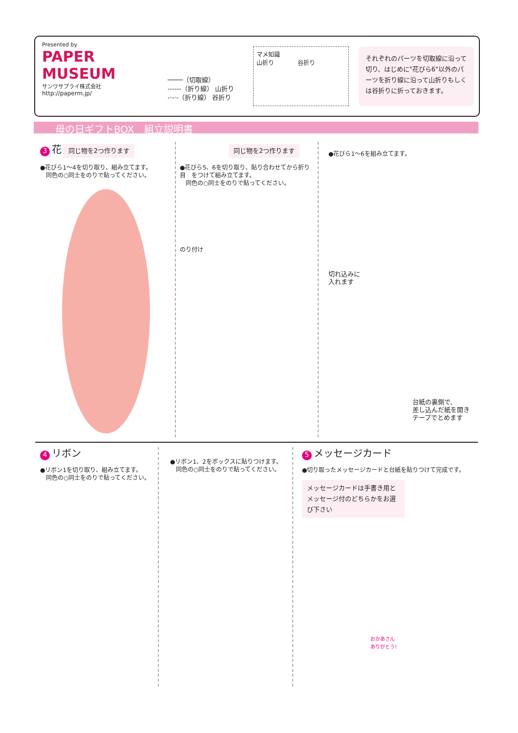Presented by
PAPER MUSEUM
サンワサプライ株式会社
http://paperm.jp/
────（切取線）
------（折り線） 山折り
-·-·-（折り線） 谷折り
マメ知識
山折り　　　　谷折り
それぞれのパーツを切取線に沿って切り、はじめに"花びら6"以外のパーツを折り線に沿って山折りもしくは谷折りに折っておきます。
母の日ギフトBOX　組立説明書
3 花 同じ物を2つ作ります
●花びら1～4を切り取り、組み立てます。
　同色の○同士をのりで貼ってください。
同じ物を2つ作ります
●花びら5、6を切り取り、貼り合わせてから折り目　をつけて組み立てます。
　同色の○同士をのりで貼ってください。
のり付け
●花びら1～6を組み立てます。
切れ込みに
入れます
台紙の裏側で、
差し込んだ紙を開き
テープでとめます
4 リボン
●リボン1を切り取り、組み立てます。
　同色の○同士をのりで貼ってください。
●リボン1、2をボックスに貼りつけます。
　同色の○同士をのりで貼ってください。
5 メッセージカード
●切り取ったメッセージカードと台紙を貼りつけて完成です。
メッセージカードは手書き用とメッセージ付のどちらかをお選び下さい
おかあさん
ありがとう!